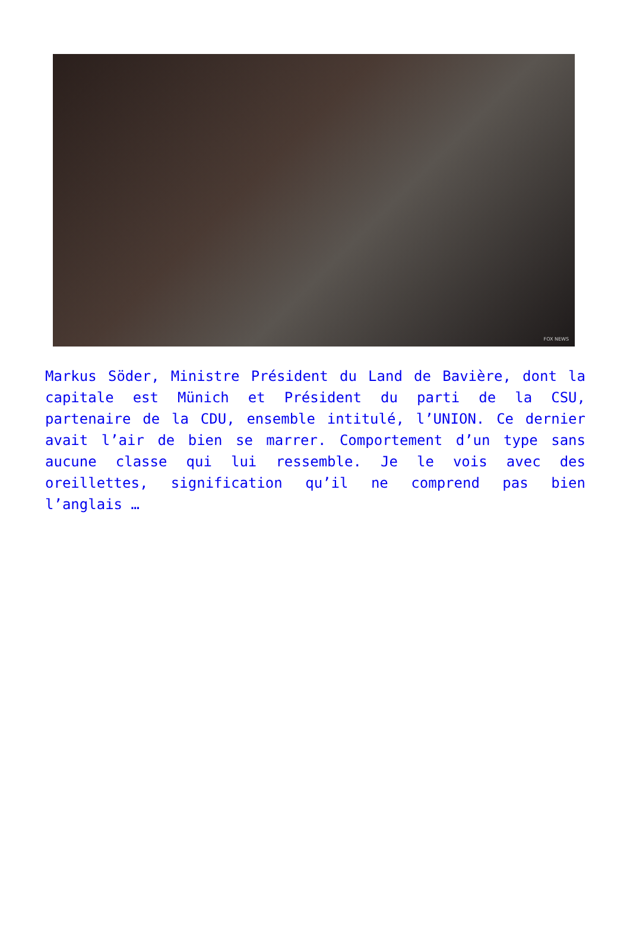FOX NEWS
Markus Söder, Ministre Président du Land de Bavière, dont la capitale est Münich et Président du parti de la CSU, partenaire de la CDU, ensemble intitulé, l’UNION. Ce dernier avait l’air de bien se marrer. Comportement d’un type sans aucune classe qui lui ressemble. Je le vois avec des oreillettes, signification qu’il ne comprend pas bien l’anglais …